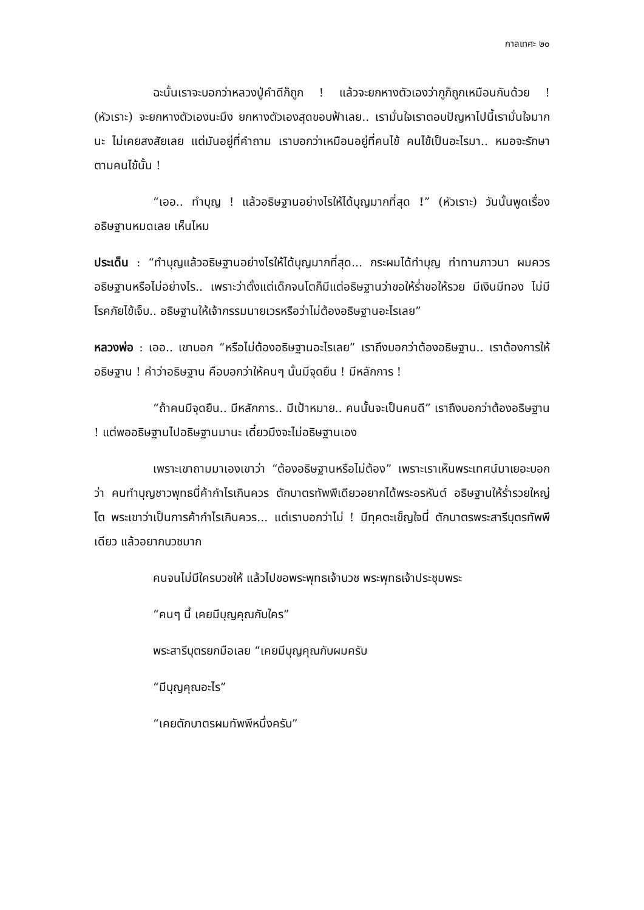กาลเทศะ ๒๐
ฉะนั้นเราจะบอกว่าหลวงปู่คำดีก็ถูก ! แล้วจะยกหางตัวเองว่ากูก็ถูกเหมือนกันด้วย ! (หัวเราะ) จะยกหางตัวเองนะมึง ยกหางตัวเองสุดขอบฟ้าเลย.. เรามั่นใจเราตอบปัญหาไปนี้เรามั่นใจมากนะ ไม่เคยสงสัยเลย แต่มันอยู่ที่คำถาม เราบอกว่าเหมือนอยู่ที่คนไข้ คนไข้เป็นอะไรมา.. หมอจะรักษาตามคนไข้นั้น !
“เออ.. ทำบุญ ! แล้วอธิษฐานอย่างไรให้ได้บุญมากที่สุด !” (หัวเราะ) วันนั้นพูดเรื่องอธิษฐานหมดเลย เห็นไหม
ประเด็น : “ทำบุญแล้วอธิษฐานอย่างไรให้ได้บุญมากที่สุด... กระผมได้ทำบุญ ทำทานภาวนา ผมควรอธิษฐานหรือไม่อย่างไร.. เพราะว่าตั้งแต่เด็กจนโตก็มีแต่อธิษฐานว่าขอให้ร่ำขอให้รวย มีเงินมีทอง ไม่มีโรคภัยไข้เจ็บ.. อธิษฐานให้เจ้ากรรมนายเวรหรือว่าไม่ต้องอธิษฐานอะไรเลย”
หลวงพ่อ : เออ.. เขาบอก “หรือไม่ต้องอธิษฐานอะไรเลย” เราถึงบอกว่าต้องอธิษฐาน.. เราต้องการให้อธิษฐาน ! คำว่าอธิษฐาน คือบอกว่าให้คนๆ นั้นมีจุดยืน ! มีหลักการ !
“ถ้าคนมีจุดยืน.. มีหลักการ.. มีเป้าหมาย.. คนนั้นจะเป็นคนดี” เราถึงบอกว่าต้องอธิษฐาน ! แต่พออธิษฐานไปอธิษฐานมานะ เดี๋ยวมึงจะไม่อธิษฐานเอง
เพราะเขาถามมาเองเขาว่า “ต้องอธิษฐานหรือไม่ต้อง” เพราะเราเห็นพระเทศน์มาเยอะบอกว่า คนทำบุญชาวพุทธนี่ค้ากำไรเกินควร ตักบาตรทัพพีเดียวอยากได้พระอรหันต์ อธิษฐานให้ร่ำรวยใหญ่โต พระเขาว่าเป็นการค้ากำไรเกินควร... แต่เราบอกว่าไม่ ! มีทุคตะเข็ญใจนี่ ตักบาตรพระสารีบุตรทัพพีเดียว แล้วอยากบวชมาก
คนจนไม่มีใครบวชให้ แล้วไปขอพระพุทธเจ้าบวช พระพุทธเจ้าประชุมพระ
“คนๆ นี้ เคยมีบุญคุณกับใคร”
พระสารีบุตรยกมือเลย “เคยมีบุญคุณกับผมครับ
“มีบุญคุณอะไร”
“เคยตักบาตรผมทัพพีหนึ่งครับ”